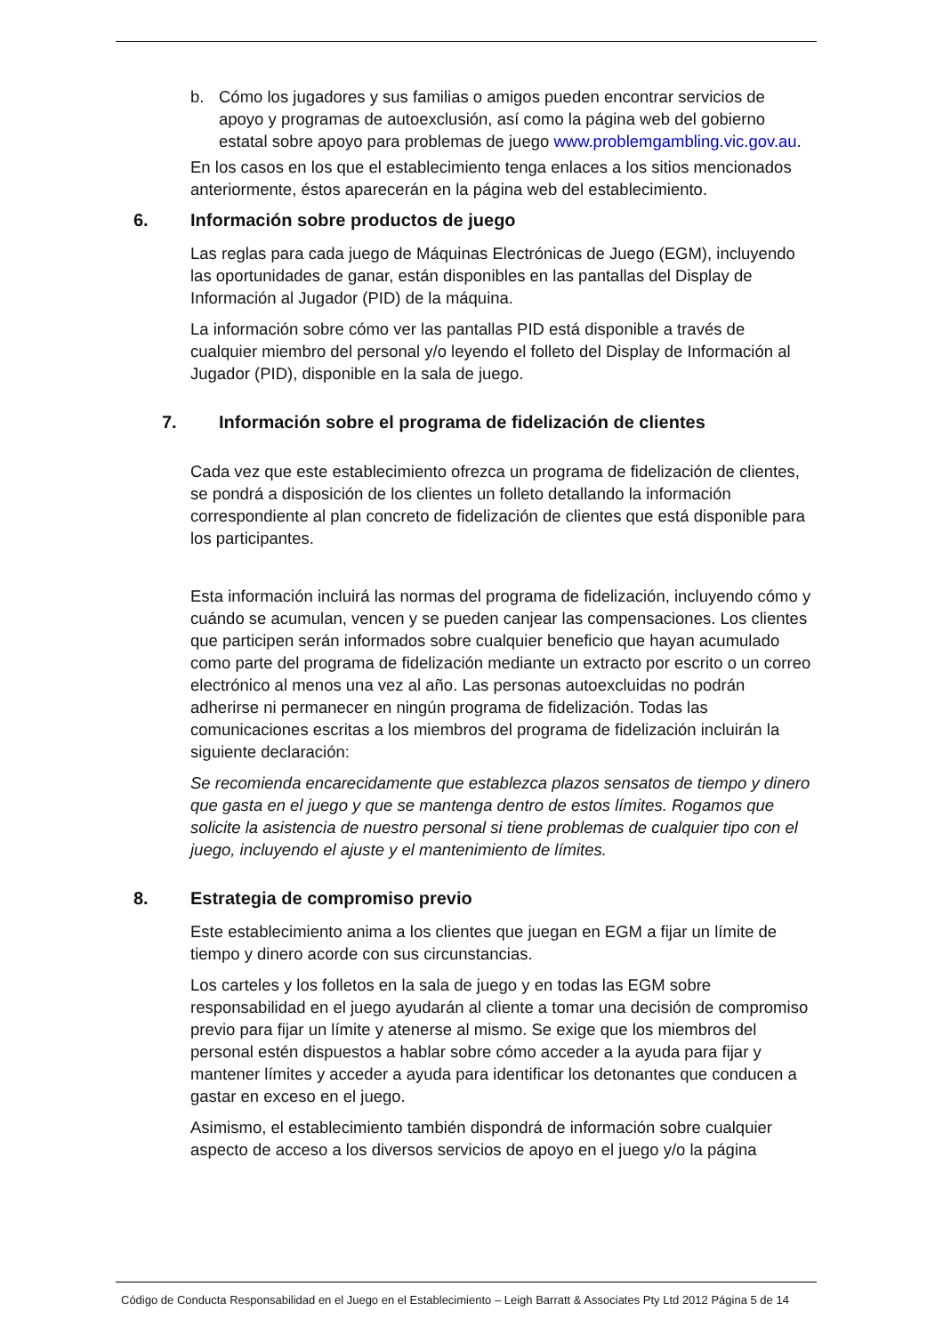b. Cómo los jugadores y sus familias o amigos pueden encontrar servicios de apoyo y programas de autoexclusión, así como la página web del gobierno estatal sobre apoyo para problemas de juego www.problemgambling.vic.gov.au.
En los casos en los que el establecimiento tenga enlaces a los sitios mencionados anteriormente, éstos aparecerán en la página web del establecimiento.
6. Información sobre productos de juego
Las reglas para cada juego de Máquinas Electrónicas de Juego (EGM), incluyendo las oportunidades de ganar, están disponibles en las pantallas del Display de Información al Jugador (PID) de la máquina.
La información sobre cómo ver las pantallas PID está disponible a través de cualquier miembro del personal y/o leyendo el folleto del Display de Información al Jugador (PID), disponible en la sala de juego.
7. Información sobre el programa de fidelización de clientes
Cada vez que este establecimiento ofrezca un programa de fidelización de clientes, se pondrá a disposición de los clientes un folleto detallando la información correspondiente al plan concreto de fidelización de clientes que está disponible para los participantes.
Esta información incluirá las normas del programa de fidelización, incluyendo cómo y cuándo se acumulan, vencen y se pueden canjear las compensaciones. Los clientes que participen serán informados sobre cualquier beneficio que hayan acumulado como parte del programa de fidelización mediante un extracto por escrito o un correo electrónico al menos una vez al año. Las personas autoexcluidas no podrán adherirse ni permanecer en ningún programa de fidelización. Todas las comunicaciones escritas a los miembros del programa de fidelización incluirán la siguiente declaración:
Se recomienda encarecidamente que establezca plazos sensatos de tiempo y dinero que gasta en el juego y que se mantenga dentro de estos límites. Rogamos que solicite la asistencia de nuestro personal si tiene problemas de cualquier tipo con el juego, incluyendo el ajuste y el mantenimiento de límites.
8. Estrategia de compromiso previo
Este establecimiento anima a los clientes que juegan en EGM a fijar un límite de tiempo y dinero acorde con sus circunstancias.
Los carteles y los folletos en la sala de juego y en todas las EGM sobre responsabilidad en el juego ayudarán al cliente a tomar una decisión de compromiso previo para fijar un límite y atenerse al mismo. Se exige que los miembros del personal estén dispuestos a hablar sobre cómo acceder a la ayuda para fijar y mantener límites y acceder a ayuda para identificar los detonantes que conducen a gastar en exceso en el juego.
Asimismo, el establecimiento también dispondrá de información sobre cualquier aspecto de acceso a los diversos servicios de apoyo en el juego y/o la página
Código de Conducta Responsabilidad en el Juego en el Establecimiento – Leigh Barratt & Associates Pty Ltd 2012 Página 5 de 14